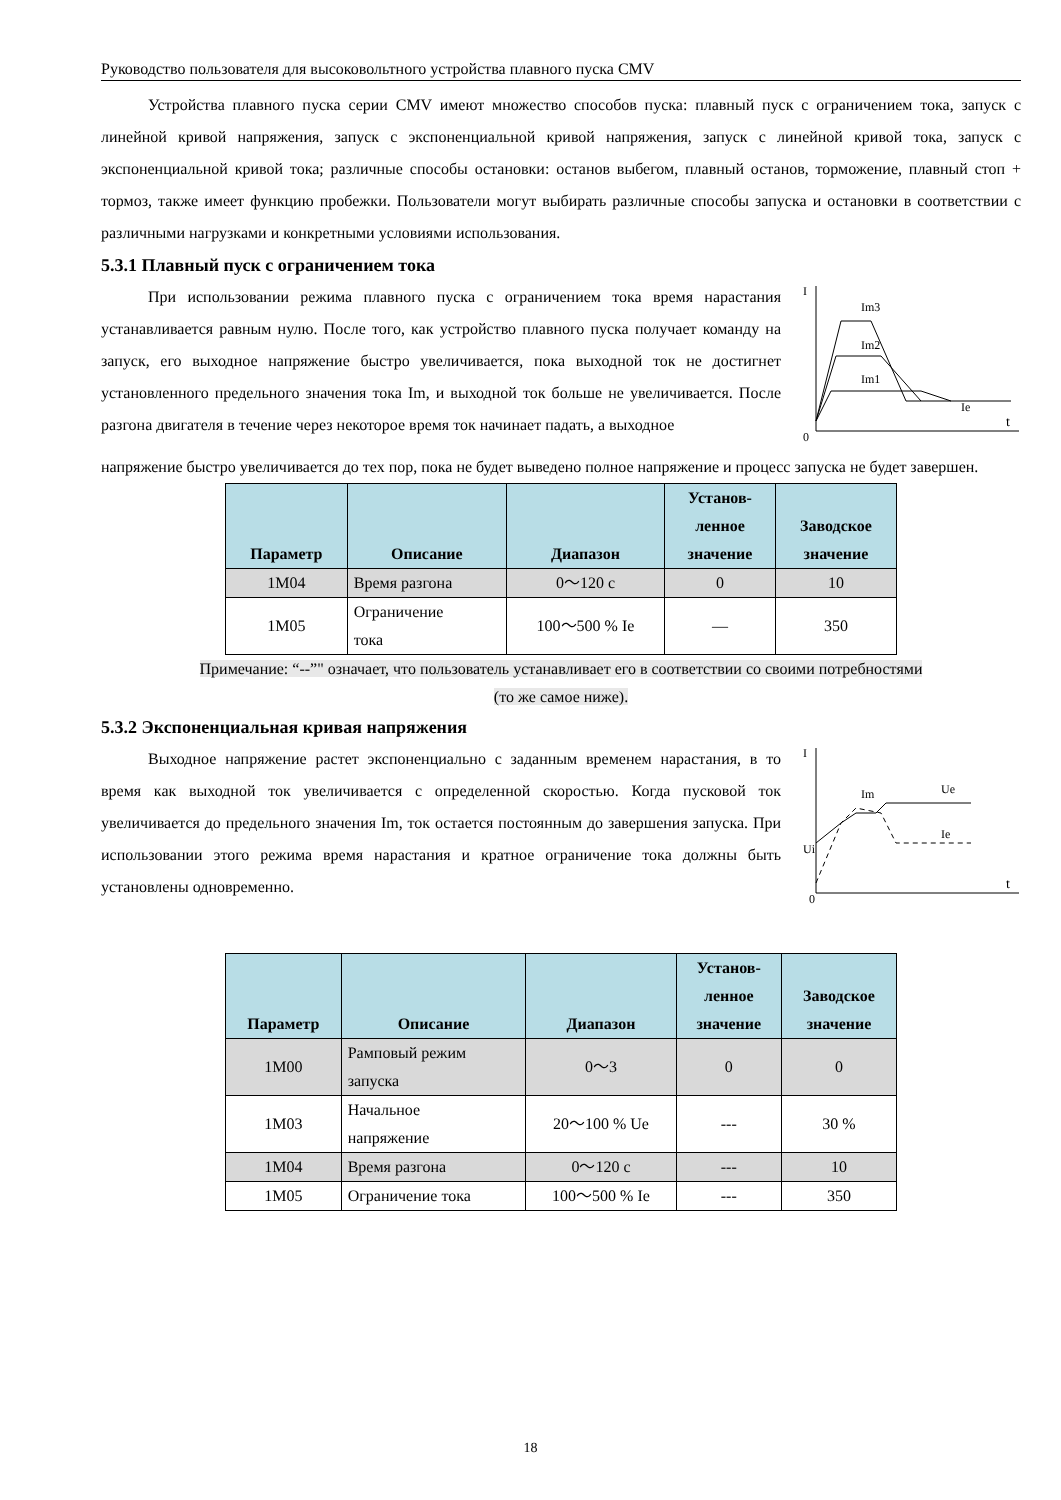Руководство пользователя для высоковольтного устройства плавного пуска CMV
Устройства плавного пуска серии CMV имеют множество способов пуска: плавный пуск с ограничением тока, запуск с линейной кривой напряжения, запуск с экспоненциальной кривой напряжения, запуск с линейной кривой тока, запуск с экспоненциальной кривой тока; различные способы остановки: останов выбегом, плавный останов, торможение, плавный стоп + тормоз, также имеет функцию пробежки. Пользователи могут выбирать различные способы запуска и остановки в соответствии с различными нагрузками и конкретными условиями использования.
5.3.1 Плавный пуск с ограничением тока
При использовании режима плавного пуска с ограничением тока время нарастания устанавливается равным нулю. После того, как устройство плавного пуска получает команду на запуск, его выходное напряжение быстро увеличивается, пока выходной ток не достигнет установленного предельного значения тока Im, и выходной ток больше не увеличивается. После разгона двигателя в течение через некоторое время ток начинает падать, а выходное
I
0
t
Im3
Im2
Im1
Ie
напряжение быстро увеличивается до тех пор, пока не будет выведено полное напряжение и процесс запуска не будет завершен.
| Параметр | Описание | Диапазон | Установ- ленное значение | Заводское значение |
| --- | --- | --- | --- | --- |
| 1M04 | Время разгона | 0～120 с | 0 | 10 |
| 1M05 | Ограничение тока | 100～500 % Ie | — | 350 |
Примечание: “--”" означает, что пользователь устанавливает его в соответствии со своими потребностями
(то же самое ниже).
5.3.2 Экспоненциальная кривая напряжения
Выходное напряжение растет экспоненциально с заданным временем нарастания, в то время как выходной ток увеличивается с определенной скоростью. Когда пусковой ток увеличивается до предельного значения Im, ток остается постоянным до завершения запуска. При использовании этого режима время нарастания и кратное ограничение тока должны быть установлены одновременно.
I
Ui
0
t
Im
Ue
Ie
| Параметр | Описание | Диапазон | Установ- ленное значение | Заводское значение |
| --- | --- | --- | --- | --- |
| 1M00 | Рамповый режим запуска | 0～3 | 0 | 0 |
| 1M03 | Начальное напряжение | 20～100 % Ue | --- | 30 % |
| 1M04 | Время разгона | 0～120 с | --- | 10 |
| 1M05 | Ограничение тока | 100～500 % Ie | --- | 350 |
18